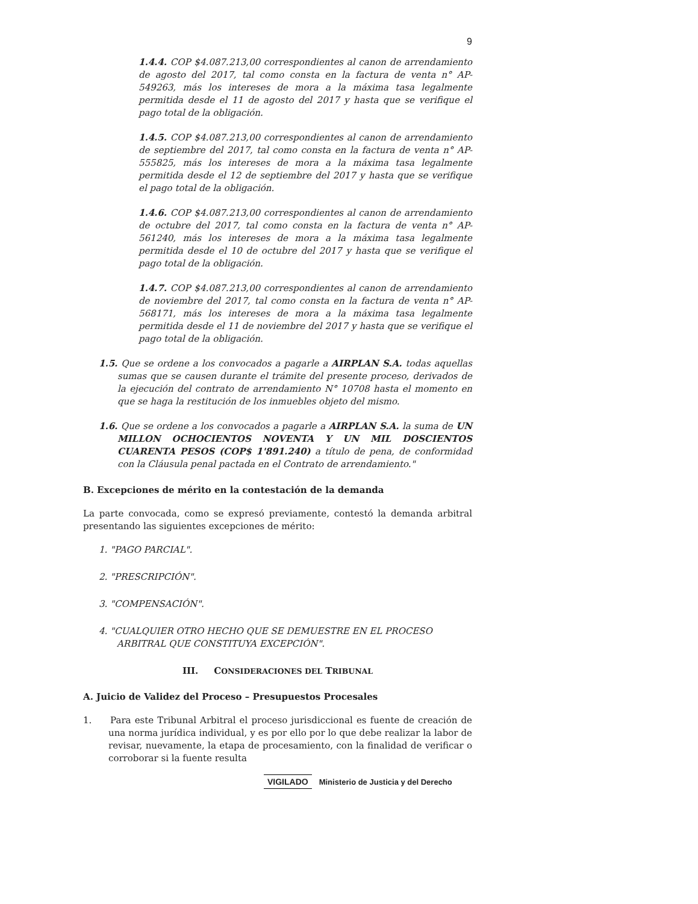9
1.4.4. COP $4.087.213,00 correspondientes al canon de arrendamiento de agosto del 2017, tal como consta en la factura de venta n° AP-549263, más los intereses de mora a la máxima tasa legalmente permitida desde el 11 de agosto del 2017 y hasta que se verifique el pago total de la obligación.
1.4.5. COP $4.087.213,00 correspondientes al canon de arrendamiento de septiembre del 2017, tal como consta en la factura de venta n° AP-555825, más los intereses de mora a la máxima tasa legalmente permitida desde el 12 de septiembre del 2017 y hasta que se verifique el pago total de la obligación.
1.4.6. COP $4.087.213,00 correspondientes al canon de arrendamiento de octubre del 2017, tal como consta en la factura de venta n° AP-561240, más los intereses de mora a la máxima tasa legalmente permitida desde el 10 de octubre del 2017 y hasta que se verifique el pago total de la obligación.
1.4.7. COP $4.087.213,00 correspondientes al canon de arrendamiento de noviembre del 2017, tal como consta en la factura de venta n° AP-568171, más los intereses de mora a la máxima tasa legalmente permitida desde el 11 de noviembre del 2017 y hasta que se verifique el pago total de la obligación.
1.5. Que se ordene a los convocados a pagarle a AIRPLAN S.A. todas aquellas sumas que se causen durante el trámite del presente proceso, derivados de la ejecución del contrato de arrendamiento N° 10708 hasta el momento en que se haga la restitución de los inmuebles objeto del mismo.
1.6. Que se ordene a los convocados a pagarle a AIRPLAN S.A. la suma de UN MILLON OCHOCIENTOS NOVENTA Y UN MIL DOSCIENTOS CUARENTA PESOS (COP$ 1'891.240) a título de pena, de conformidad con la Cláusula penal pactada en el Contrato de arrendamiento."
B. Excepciones de mérito en la contestación de la demanda
La parte convocada, como se expresó previamente, contestó la demanda arbitral presentando las siguientes excepciones de mérito:
1. "PAGO PARCIAL".
2. "PRESCRIPCIÓN".
3. "COMPENSACIÓN".
4. "CUALQUIER OTRO HECHO QUE SE DEMUESTRE EN EL PROCESO ARBITRAL QUE CONSTITUYA EXCEPCIÓN".
III. CONSIDERACIONES DEL TRIBUNAL
A. Juicio de Validez del Proceso – Presupuestos Procesales
1. Para este Tribunal Arbitral el proceso jurisdiccional es fuente de creación de una norma jurídica individual, y es por ello por lo que debe realizar la labor de revisar, nuevamente, la etapa de procesamiento, con la finalidad de verificar o corroborar si la fuente resulta
VIGILADO Ministerio de Justicia y del Derecho